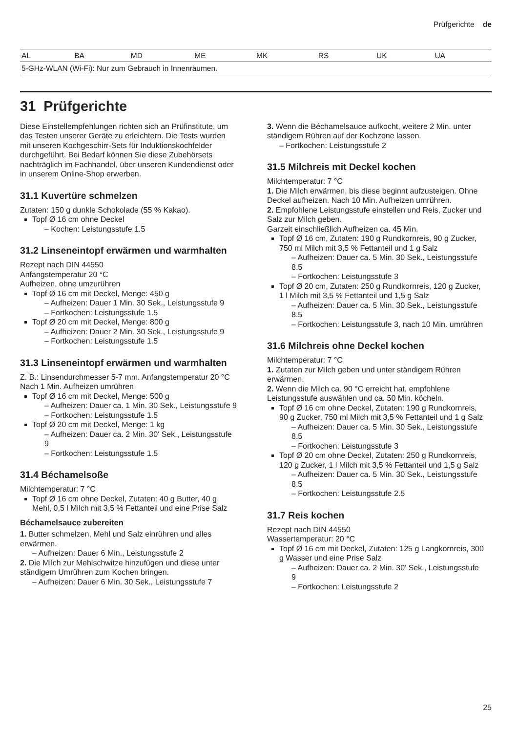Prüfgerichte de
| AL | BA | MD | ME | MK | RS | UK | UA |
| 5-GHz-WLAN (Wi-Fi): Nur zum Gebrauch in Innenräumen. | | | | | | | |
31 Prüfgerichte
Diese Einstellempfehlungen richten sich an Prüfinstitute, um das Testen unserer Geräte zu erleichtern. Die Tests wurden mit unseren Kochgeschirr-Sets für Induktionskochfelder durchgeführt. Bei Bedarf können Sie diese Zubehörsets nachträglich im Fachhandel, über unseren Kundendienst oder in unserem Online-Shop erwerben.
31.1 Kuvertüre schmelzen
Zutaten: 150 g dunkle Schokolade (55 % Kakao).
Topf Ø 16 cm ohne Deckel
– Kochen: Leistungsstufe 1.5
31.2 Linseneintopf erwärmen und warmhalten
Rezept nach DIN 44550
Anfangstemperatur 20 °C
Aufheizen, ohne umzurühren
Topf Ø 16 cm mit Deckel, Menge: 450 g
– Aufheizen: Dauer 1 Min. 30 Sek., Leistungsstufe 9
– Fortkochen: Leistungsstufe 1.5
Topf Ø 20 cm mit Deckel, Menge: 800 g
– Aufheizen: Dauer 2 Min. 30 Sek., Leistungsstufe 9
– Fortkochen: Leistungsstufe 1.5
31.3 Linseneintopf erwärmen und warmhalten
Z. B.: Linsendurchmesser 5-7 mm. Anfangstemperatur 20 °C
Nach 1 Min. Aufheizen umrühren
Topf Ø 16 cm mit Deckel, Menge: 500 g
– Aufheizen: Dauer ca. 1 Min. 30 Sek., Leistungsstufe 9
– Fortkochen: Leistungsstufe 1.5
Topf Ø 20 cm mit Deckel, Menge: 1 kg
– Aufheizen: Dauer ca. 2 Min. 30' Sek., Leistungsstufe 9
– Fortkochen: Leistungsstufe 1.5
31.4 Béchamelsoße
Milchtemperatur: 7 °C
Topf Ø 16 cm ohne Deckel, Zutaten: 40 g Butter, 40 g Mehl, 0,5 l Milch mit 3,5 % Fettanteil und eine Prise Salz
Béchamelsauce zubereiten
1. Butter schmelzen, Mehl und Salz einrühren und alles erwärmen.
– Aufheizen: Dauer 6 Min., Leistungsstufe 2
2. Die Milch zur Mehlschwitze hinzufügen und diese unter ständigem Umrühren zum Kochen bringen.
– Aufheizen: Dauer 6 Min. 30 Sek., Leistungsstufe 7
3. Wenn die Béchamelsauce aufkocht, weitere 2 Min. unter ständigem Rühren auf der Kochzone lassen.
– Fortkochen: Leistungsstufe 2
31.5 Milchreis mit Deckel kochen
Milchtemperatur: 7 °C
1. Die Milch erwärmen, bis diese beginnt aufzusteigen. Ohne Deckel aufheizen. Nach 10 Min. Aufheizen umrühren.
2. Empfohlene Leistungsstufe einstellen und Reis, Zucker und Salz zur Milch geben.
Garzeit einschließlich Aufheizen ca. 45 Min.
Topf Ø 16 cm, Zutaten: 190 g Rundkornreis, 90 g Zucker, 750 ml Milch mit 3,5 % Fettanteil und 1 g Salz
– Aufheizen: Dauer ca. 5 Min. 30 Sek., Leistungsstufe 8.5
– Fortkochen: Leistungsstufe 3
Topf Ø 20 cm, Zutaten: 250 g Rundkornreis, 120 g Zucker, 1 l Milch mit 3,5 % Fettanteil und 1,5 g Salz
– Aufheizen: Dauer ca. 5 Min. 30 Sek., Leistungsstufe 8.5
– Fortkochen: Leistungsstufe 3, nach 10 Min. umrühren
31.6 Milchreis ohne Deckel kochen
Milchtemperatur: 7 °C
1. Zutaten zur Milch geben und unter ständigem Rühren erwärmen.
2. Wenn die Milch ca. 90 °C erreicht hat, empfohlene Leistungsstufe auswählen und ca. 50 Min. köcheln.
Topf Ø 16 cm ohne Deckel, Zutaten: 190 g Rundkornreis, 90 g Zucker, 750 ml Milch mit 3,5 % Fettanteil und 1 g Salz
– Aufheizen: Dauer ca. 5 Min. 30 Sek., Leistungsstufe 8.5
– Fortkochen: Leistungsstufe 3
Topf Ø 20 cm ohne Deckel, Zutaten: 250 g Rundkornreis, 120 g Zucker, 1 l Milch mit 3,5 % Fettanteil und 1,5 g Salz
– Aufheizen: Dauer ca. 5 Min. 30 Sek., Leistungsstufe 8.5
– Fortkochen: Leistungsstufe 2.5
31.7 Reis kochen
Rezept nach DIN 44550
Wassertemperatur: 20 °C
Topf Ø 16 cm mit Deckel, Zutaten: 125 g Langkornreis, 300 g Wasser und eine Prise Salz
– Aufheizen: Dauer ca. 2 Min. 30' Sek., Leistungsstufe 9
– Fortkochen: Leistungsstufe 2
25